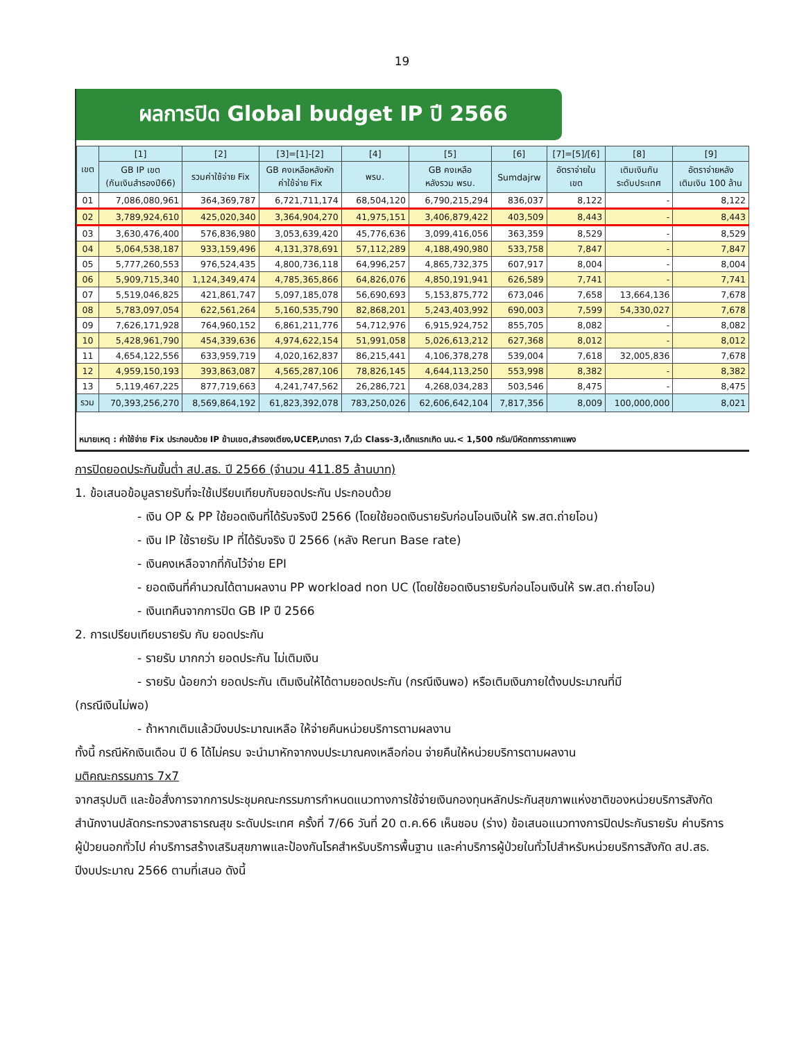19
ผลการปิด Global budget IP ปี 2566
| เขต | [1] | [2] | [3]=[1]-[2] | [4] | [5] | [6] | [7]=[5]/[6] | [8] | [9] |
| --- | --- | --- | --- | --- | --- | --- | --- | --- | --- |
| | GB IP เขต (กันเงินสำรองปี66) | รวมค่าใช้จ่าย Fix | GB คงเหลือหลังหัก ค่าใช้จ่าย Fix | พรบ. | GB คงเหลือ หลังรวม พรบ. | Sumdajrw | อัตราจ่ายใน เขต | เติมเงินกัน ระดับประเทศ | อัตราจ่ายหลัง เติมเงิน 100 ล้าน |
| 01 | 7,086,080,961 | 364,369,787 | 6,721,711,174 | 68,504,120 | 6,790,215,294 | 836,037 | 8,122 | - | 8,122 |
| 02 | 3,789,924,610 | 425,020,340 | 3,364,904,270 | 41,975,151 | 3,406,879,422 | 403,509 | 8,443 | - | 8,443 |
| 03 | 3,630,476,400 | 576,836,980 | 3,053,639,420 | 45,776,636 | 3,099,416,056 | 363,359 | 8,529 | - | 8,529 |
| 04 | 5,064,538,187 | 933,159,496 | 4,131,378,691 | 57,112,289 | 4,188,490,980 | 533,758 | 7,847 | - | 7,847 |
| 05 | 5,777,260,553 | 976,524,435 | 4,800,736,118 | 64,996,257 | 4,865,732,375 | 607,917 | 8,004 | - | 8,004 |
| 06 | 5,909,715,340 | 1,124,349,474 | 4,785,365,866 | 64,826,076 | 4,850,191,941 | 626,589 | 7,741 | - | 7,741 |
| 07 | 5,519,046,825 | 421,861,747 | 5,097,185,078 | 56,690,693 | 5,153,875,772 | 673,046 | 7,658 | 13,664,136 | 7,678 |
| 08 | 5,783,097,054 | 622,561,264 | 5,160,535,790 | 82,868,201 | 5,243,403,992 | 690,003 | 7,599 | 54,330,027 | 7,678 |
| 09 | 7,626,171,928 | 764,960,152 | 6,861,211,776 | 54,712,976 | 6,915,924,752 | 855,705 | 8,082 | - | 8,082 |
| 10 | 5,428,961,790 | 454,339,636 | 4,974,622,154 | 51,991,058 | 5,026,613,212 | 627,368 | 8,012 | - | 8,012 |
| 11 | 4,654,122,556 | 633,959,719 | 4,020,162,837 | 86,215,441 | 4,106,378,278 | 539,004 | 7,618 | 32,005,836 | 7,678 |
| 12 | 4,959,150,193 | 393,863,087 | 4,565,287,106 | 78,826,145 | 4,644,113,250 | 553,998 | 8,382 | - | 8,382 |
| 13 | 5,119,467,225 | 877,719,663 | 4,241,747,562 | 26,286,721 | 4,268,034,283 | 503,546 | 8,475 | - | 8,475 |
| รวม | 70,393,256,270 | 8,569,864,192 | 61,823,392,078 | 783,250,026 | 62,606,642,104 | 7,817,356 | 8,009 | 100,000,000 | 8,021 |
หมายเหตุ : ค่าใช้จ่าย Fix ประกอบด้วย IP ข้ามเขต,สำรองเตียง,UCEP,มาตรา 7,นิ่ว Class-3,เด็กแรกเกิด นน.< 1,500 กรัม/มีหัตถการราคาแพง
การปิดยอดประกันขั้นต่ำ สป.สธ. ปี 2566 (จำนวน 411.85 ล้านบาท)
1. ข้อเสนอข้อมูลรายรับที่จะใช้เปรียบเทียบกับยอดประกัน ประกอบด้วย
- เงิน OP & PP ใช้ยอดเงินที่ได้รับจริงปี 2566 (โดยใช้ยอดเงินรายรับก่อนโอนเงินให้ รพ.สต.ถ่ายโอน)
- เงิน IP ใช้รายรับ IP ที่ได้รับจริง ปี 2566 (หลัง Rerun Base rate)
- เงินคงเหลือจากที่กันไว้จ่าย EPI
- ยอดเงินที่คำนวณได้ตามผลงาน PP workload non UC (โดยใช้ยอดเงินรายรับก่อนโอนเงินให้ รพ.สต.ถ่ายโอน)
- เงินเทคืนจากการปิด GB IP ปี 2566
2. การเปรียบเทียบรายรับ กับ ยอดประกัน
- รายรับ มากกว่า ยอดประกัน ไม่เติมเงิน
- รายรับ น้อยกว่า ยอดประกัน เติมเงินให้ได้ตามยอดประกัน (กรณีเงินพอ) หรือเติมเงินภายใต้งบประมาณที่มี
(กรณีเงินไม่พอ)
- ถ้าหากเติมแล้วมีงบประมาณเหลือ ให้จ่ายคืนหน่วยบริการตามผลงาน
ทั้งนี้ กรณีหักเงินเดือน ปี 6 ได้ไม่ครบ จะนำมาหักจากงบประมาณคงเหลือก่อน จ่ายคืนให้หน่วยบริการตามผลงาน
มติคณะกรรมการ 7x7
จากสรุปมติ และข้อสั่งการจากการประชุมคณะกรรมการกำหนดแนวทางการใช้จ่ายเงินกองทุนหลักประกันสุขภาพแห่งชาติของหน่วยบริการสังกัดสำนักงานปลัดกระทรวงสาธารณสุข ระดับประเทศ ครั้งที่ 7/66 วันที่ 20 ต.ค.66 เห็นชอบ (ร่าง) ข้อเสนอแนวทางการปิดประกันรายรับ ค่าบริการผู้ป่วยนอกทั่วไป ค่าบริการสร้างเสริมสุขภาพและป้องกันโรคสำหรับบริการพื้นฐาน และค่าบริการผู้ป่วยในทั่วไปสำหรับหน่วยบริการสังกัด สป.สธ. ปีงบประมาณ 2566 ตามที่เสนอ ดังนี้